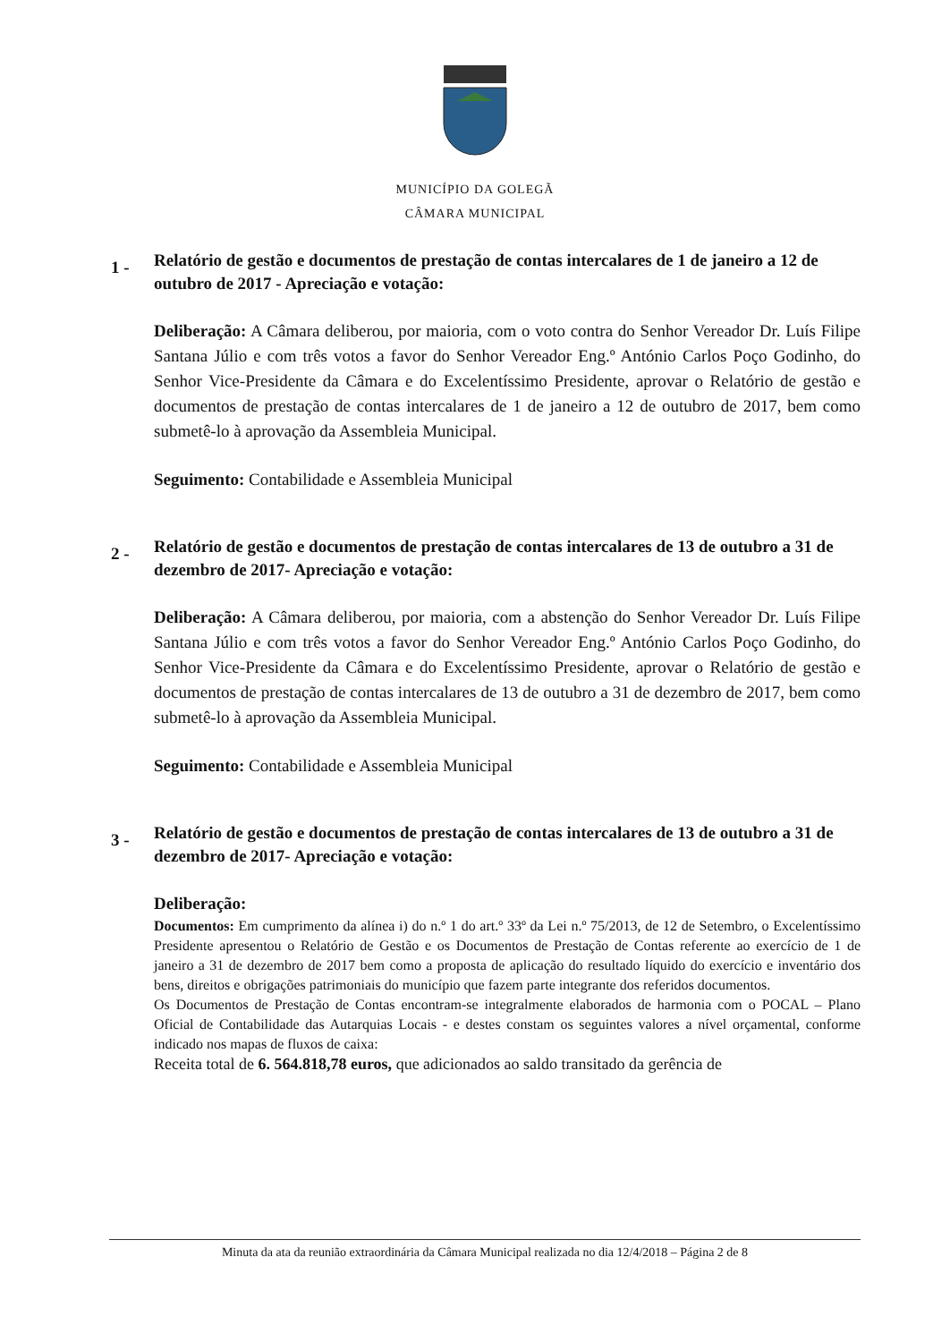MUNICÍPIO DA GOLEGÃ
CÂMARA MUNICIPAL
1 -
Relatório de gestão e documentos de prestação de contas intercalares de 1 de janeiro a 12 de outubro de 2017 - Apreciação e votação:
Deliberação: A Câmara deliberou, por maioria, com o voto contra do Senhor Vereador Dr. Luís Filipe Santana Júlio e com três votos a favor do Senhor Vereador Eng.º António Carlos Poço Godinho, do Senhor Vice-Presidente da Câmara e do Excelentíssimo Presidente, aprovar o Relatório de gestão e documentos de prestação de contas intercalares de 1 de janeiro a 12 de outubro de 2017, bem como submetê-lo à aprovação da Assembleia Municipal.
Seguimento: Contabilidade e Assembleia Municipal
2 -
Relatório de gestão e documentos de prestação de contas intercalares de 13 de outubro a 31 de dezembro de 2017- Apreciação e votação:
Deliberação: A Câmara deliberou, por maioria, com a abstenção do Senhor Vereador Dr. Luís Filipe Santana Júlio e com três votos a favor do Senhor Vereador Eng.º António Carlos Poço Godinho, do Senhor Vice-Presidente da Câmara e do Excelentíssimo Presidente, aprovar o Relatório de gestão e documentos de prestação de contas intercalares de 13 de outubro a 31 de dezembro de 2017, bem como submetê-lo à aprovação da Assembleia Municipal.
Seguimento: Contabilidade e Assembleia Municipal
3 -
Relatório de gestão e documentos de prestação de contas intercalares de 13 de outubro a 31 de dezembro de 2017- Apreciação e votação:
Deliberação:
Documentos: Em cumprimento da alínea i) do n.º 1 do art.º 33º da Lei n.º 75/2013, de 12 de Setembro, o Excelentíssimo Presidente apresentou o Relatório de Gestão e os Documentos de Prestação de Contas referente ao exercício de 1 de janeiro a 31 de dezembro de 2017 bem como a proposta de aplicação do resultado líquido do exercício e inventário dos bens, direitos e obrigações patrimoniais do município que fazem parte integrante dos referidos documentos.
Os Documentos de Prestação de Contas encontram-se integralmente elaborados de harmonia com o POCAL – Plano Oficial de Contabilidade das Autarquias Locais - e destes constam os seguintes valores a nível orçamental, conforme indicado nos mapas de fluxos de caixa:
Receita total de 6. 564.818,78 euros, que adicionados ao saldo transitado da gerência de
Minuta da ata da reunião extraordinária da Câmara Municipal realizada no dia 12/4/2018 – Página 2 de 8